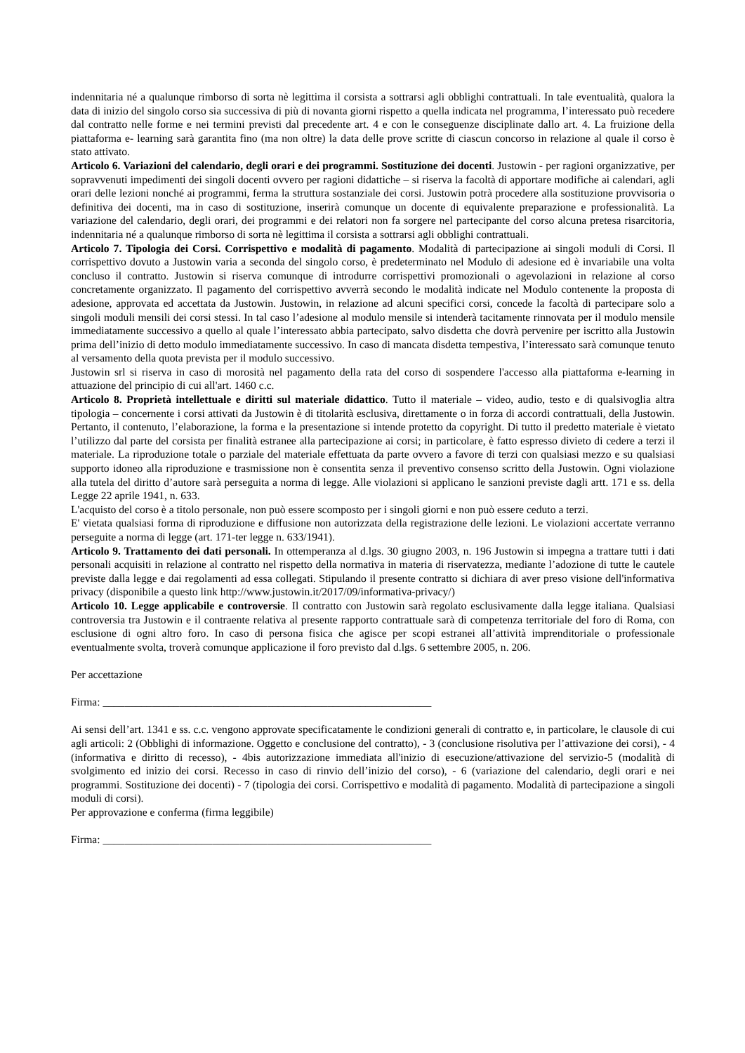indennitaria né a qualunque rimborso di sorta nè legittima il corsista a sottrarsi agli obblighi contrattuali. In tale eventualità, qualora la data di inizio del singolo corso sia successiva di più di novanta giorni rispetto a quella indicata nel programma, l’interessato può recedere dal contratto nelle forme e nei termini previsti dal precedente art. 4 e con le conseguenze disciplinate dallo art. 4. La fruizione della piattaforma e- learning sarà garantita fino (ma non oltre) la data delle prove scritte di ciascun concorso in relazione al quale il corso è stato attivato.
Articolo 6. Variazioni del calendario, degli orari e dei programmi. Sostituzione dei docenti. Justowin - per ragioni organizzative, per sopravvenuti impedimenti dei singoli docenti ovvero per ragioni didattiche – si riserva la facoltà di apportare modifiche ai calendari, agli orari delle lezioni nonché ai programmi, ferma la struttura sostanziale dei corsi. Justowin potrà procedere alla sostituzione provvisoria o definitiva dei docenti, ma in caso di sostituzione, inserirà comunque un docente di equivalente preparazione e professionalità. La variazione del calendario, degli orari, dei programmi e dei relatori non fa sorgere nel partecipante del corso alcuna pretesa risarcitoria, indennitaria né a qualunque rimborso di sorta nè legittima il corsista a sottrarsi agli obblighi contrattuali.
Articolo 7. Tipologia dei Corsi. Corrispettivo e modalità di pagamento. Modalità di partecipazione ai singoli moduli di Corsi. Il corrispettivo dovuto a Justowin varia a seconda del singolo corso, è predeterminato nel Modulo di adesione ed è invariabile una volta concluso il contratto. Justowin si riserva comunque di introdurre corrispettivi promozionali o agevolazioni in relazione al corso concretamente organizzato. Il pagamento del corrispettivo avverrà secondo le modalità indicate nel Modulo contenente la proposta di adesione, approvata ed accettata da Justowin. Justowin, in relazione ad alcuni specifici corsi, concede la facoltà di partecipare solo a singoli moduli mensili dei corsi stessi. In tal caso l’adesione al modulo mensile si intenderà tacitamente rinnovata per il modulo mensile immediatamente successivo a quello al quale l’interessato abbia partecipato, salvo disdetta che dovrà pervenire per iscritto alla Justowin prima dell’inizio di detto modulo immediatamente successivo. In caso di mancata disdetta tempestiva, l’interessato sarà comunque tenuto al versamento della quota prevista per il modulo successivo.
Justowin srl si riserva in caso di morosità nel pagamento della rata del corso di sospendere l'accesso alla piattaforma e-learning in attuazione del principio di cui all'art. 1460 c.c.
Articolo 8. Proprietà intellettuale e diritti sul materiale didattico. Tutto il materiale – video, audio, testo e di qualsivoglia altra tipologia – concernente i corsi attivati da Justowin è di titolarità esclusiva, direttamente o in forza di accordi contrattuali, della Justowin. Pertanto, il contenuto, l’elaborazione, la forma e la presentazione si intende protetto da copyright. Di tutto il predetto materiale è vietato l’utilizzo dal parte del corsista per finalità estranee alla partecipazione ai corsi; in particolare, è fatto espresso divieto di cedere a terzi il materiale. La riproduzione totale o parziale del materiale effettuata da parte ovvero a favore di terzi con qualsiasi mezzo e su qualsiasi supporto idoneo alla riproduzione e trasmissione non è consentita senza il preventivo consenso scritto della Justowin. Ogni violazione alla tutela del diritto d’autore sarà perseguita a norma di legge. Alle violazioni si applicano le sanzioni previste dagli artt. 171 e ss. della Legge 22 aprile 1941, n. 633.
L'acquisto del corso è a titolo personale, non può essere scomposto per i singoli giorni e non può essere ceduto a terzi.
E' vietata qualsiasi forma di riproduzione e diffusione non autorizzata della registrazione delle lezioni. Le violazioni accertate verranno perseguite a norma di legge (art. 171-ter legge n. 633/1941).
Articolo 9. Trattamento dei dati personali. In ottemperanza al d.lgs. 30 giugno 2003, n. 196 Justowin si impegna a trattare tutti i dati personali acquisiti in relazione al contratto nel rispetto della normativa in materia di riservatezza, mediante l’adozione di tutte le cautele previste dalla legge e dai regolamenti ad essa collegati. Stipulando il presente contratto si dichiara di aver preso visione dell'informativa privacy (disponibile a questo link http://www.justowin.it/2017/09/informativa-privacy/)
Articolo 10. Legge applicabile e controversie. Il contratto con Justowin sarà regolato esclusivamente dalla legge italiana. Qualsiasi controversia tra Justowin e il contraente relativa al presente rapporto contrattuale sarà di competenza territoriale del foro di Roma, con esclusione di ogni altro foro. In caso di persona fisica che agisce per scopi estranei all’attività imprenditoriale o professionale eventualmente svolta, troverà comunque applicazione il foro previsto dal d.lgs. 6 settembre 2005, n. 206.
Per accettazione
Firma: ____________________________________________________________
Ai sensi dell’art. 1341 e ss. c.c. vengono approvate specificatamente le condizioni generali di contratto e, in particolare, le clausole di cui agli articoli: 2 (Obblighi di informazione. Oggetto e conclusione del contratto), - 3 (conclusione risolutiva per l’attivazione dei corsi), - 4 (informativa e diritto di recesso), - 4bis autorizzazione immediata all'inizio di esecuzione/attivazione del servizio-5 (modalità di svolgimento ed inizio dei corsi. Recesso in caso di rinvio dell’inizio del corso), - 6 (variazione del calendario, degli orari e nei programmi. Sostituzione dei docenti) - 7 (tipologia dei corsi. Corrispettivo e modalità di pagamento. Modalità di partecipazione a singoli moduli di corsi).
Per approvazione e conferma (firma leggibile)
Firma: ____________________________________________________________